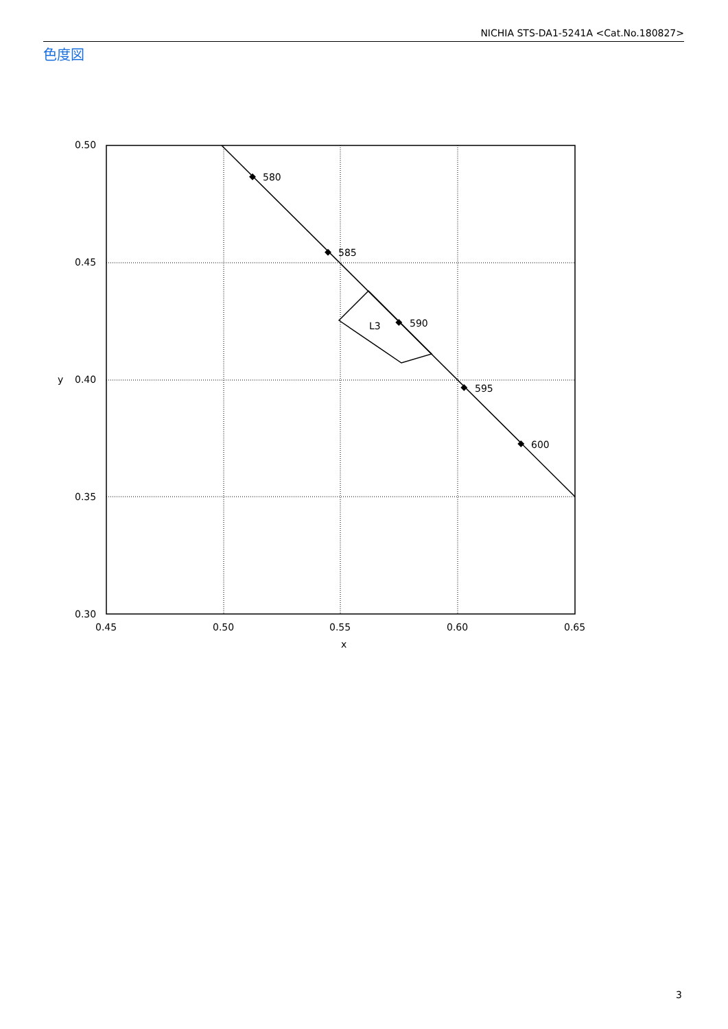NICHIA STS-DA1-5241A <Cat.No.180827>
色度図
580
585
590
595
600
L3
0.50
0.45
0.40
0.35
0.30
0.45
0.50
0.55
0.60
0.65
x
y
3